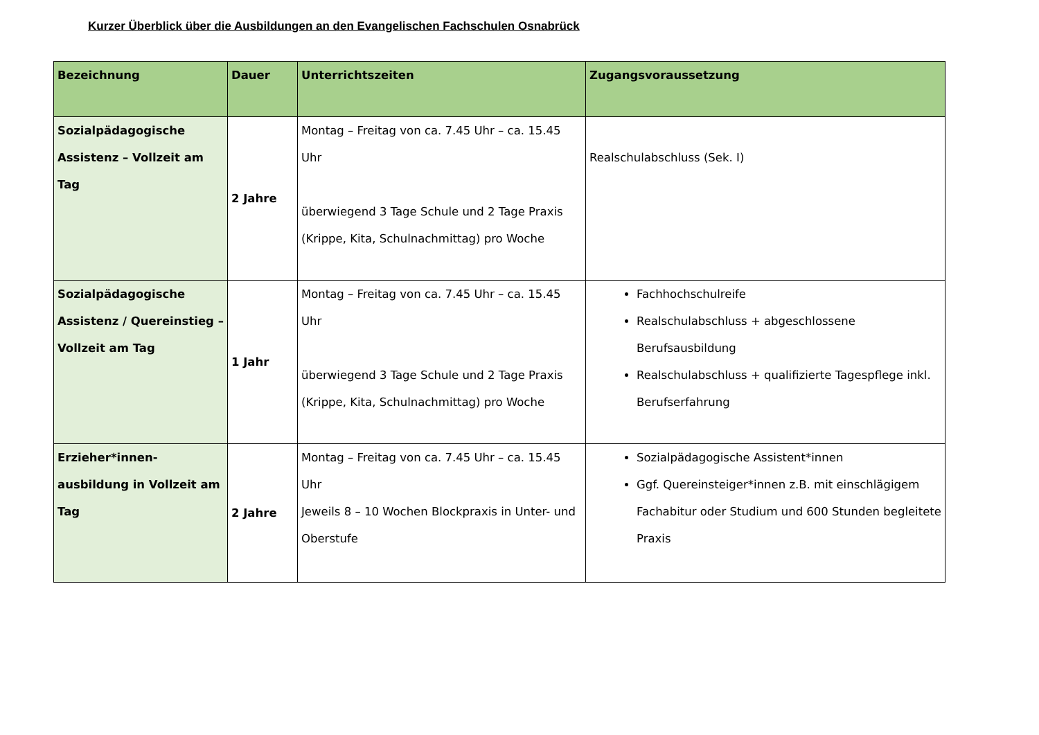Kurzer Überblick über die Ausbildungen an den Evangelischen Fachschulen Osnabrück
| Bezeichnung | Dauer | Unterrichtszeiten | Zugangsvoraussetzung |
| --- | --- | --- | --- |
| Sozialpädagogische Assistenz – Vollzeit am Tag | 2 Jahre | Montag – Freitag von ca. 7.45 Uhr – ca. 15.45 Uhr überwiegend 3 Tage Schule und 2 Tage Praxis (Krippe, Kita, Schulnachmittag) pro Woche | Realschulabschluss (Sek. I) |
| Sozialpädagogische Assistenz / Quereinstieg – Vollzeit am Tag | 1 Jahr | Montag – Freitag von ca. 7.45 Uhr – ca. 15.45 Uhr überwiegend 3 Tage Schule und 2 Tage Praxis (Krippe, Kita, Schulnachmittag) pro Woche | Fachhochschulreife Realschulabschluss + abgeschlossene Berufsausbildung Realschulabschluss + qualifizierte Tagespflege inkl. Berufserfahrung |
| Erzieher*innen-ausbildung in Vollzeit am Tag | 2 Jahre | Montag – Freitag von ca. 7.45 Uhr – ca. 15.45 Uhr Jeweils 8 – 10 Wochen Blockpraxis in Unter- und Oberstufe | Sozialpädagogische Assistent*innen Ggf. Quereinsteiger*innen z.B. mit einschlägigem Fachabitur oder Studium und 600 Stunden begleitete Praxis |